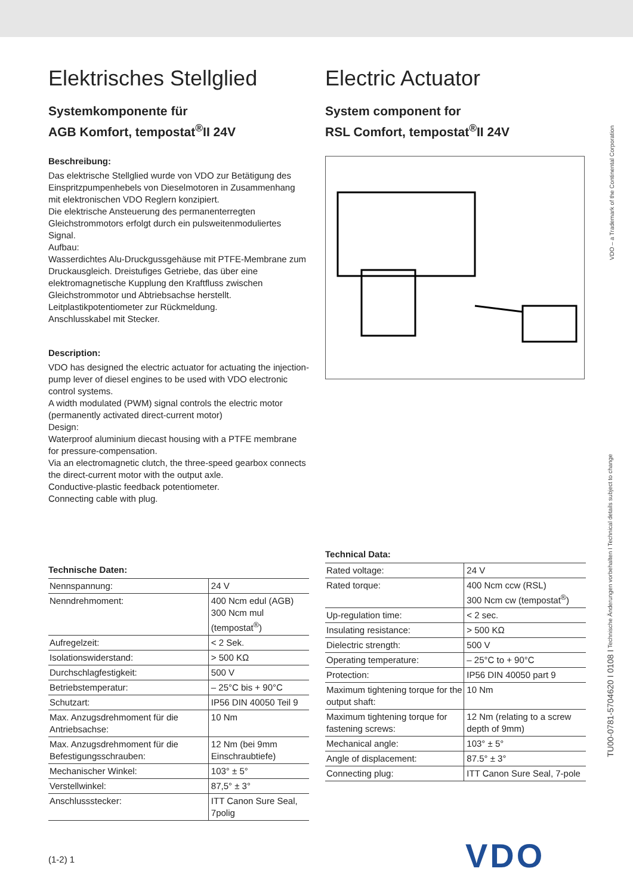Elektrisches Stellglied
Systemkomponente für
AGB Komfort, tempostat<sup>®</sup>II 24V
Beschreibung:
Das elektrische Stellglied wurde von VDO zur Betätigung des Einspritzpumpenhebels von Dieselmotoren in Zusammenhang mit elektronischen VDO Reglern konzipiert.
Die elektrische Ansteuerung des permanenterregten Gleichstrommotors erfolgt durch ein pulsweitenmoduliertes Signal.
Aufbau:
Wasserdichtes Alu-Druckgussgehäuse mit PTFE-Membrane zum Druckausgleich. Dreistufiges Getriebe, das über eine elektromagnetische Kupplung den Kraftfluss zwischen Gleichstrommotor und Abtriebsachse herstellt.
Leitplastikpotentiometer zur Rückmeldung.
Anschlusskabel mit Stecker.
Description:
VDO has designed the electric actuator for actuating the injection-pump lever of diesel engines to be used with VDO electronic control systems.
A width modulated (PWM) signal controls the electric motor (permanently activated direct-current motor)
Design:
Waterproof aluminium diecast housing with a PTFE membrane for pressure-compensation.
Via an electromagnetic clutch, the three-speed gearbox connects the direct-current motor with the output axle.
Conductive-plastic feedback potentiometer.
Connecting cable with plug.
Technische Daten:
| Nennspannung: | 24 V |
| Nenndrehmoment: | 400 Ncm edul (AGB) 300 Ncm mul (tempostat<sup>®</sup>) |
| Aufregelzeit: | < 2 Sek. |
| Isolationswiderstand: | > 500 KΩ |
| Durchschlagfestigkeit: | 500 V |
| Betriebstemperatur: | – 25°C bis + 90°C |
| Schutzart: | IP56 DIN 40050 Teil 9 |
| Max. Anzugsdrehmoment für die Antriebsachse: | 10 Nm |
| Max. Anzugsdrehmoment für die Befestigungsschrauben: | 12 Nm (bei 9mm Einschraubtiefe) |
| Mechanischer Winkel: | 103° ± 5° |
| Verstellwinkel: | 87,5° ± 3° |
| Anschlussstecker: | ITT Canon Sure Seal, 7polig |
Electric Actuator
System component for
RSL Comfort, tempostat<sup>®</sup>II 24V
Technical Data:
| Rated voltage: | 24 V |
| Rated torque: | 400 Ncm ccw (RSL) 300 Ncm cw (tempostat<sup>®</sup>) |
| Up-regulation time: | < 2 sec. |
| Insulating resistance: | > 500 KΩ |
| Dielectric strength: | 500 V |
| Operating temperature: | – 25°C to + 90°C |
| Protection: | IP56 DIN 40050 part 9 |
| Maximum tightening torque for the output shaft: | 10 Nm |
| Maximum tightening torque for fastening screws: | 12 Nm (relating to a screw depth of 9mm) |
| Mechanical angle: | 103° ± 5° |
| Angle of displacement: | 87.5° ± 3° |
| Connecting plug: | ITT Canon Sure Seal, 7-pole |
VDO – a Trademark of the Continental Corporation
TU00-0781-5704620 I 0108 I Technische Änderungen vorbehalten I Technical details subject to change
(1-2) 1 VDO